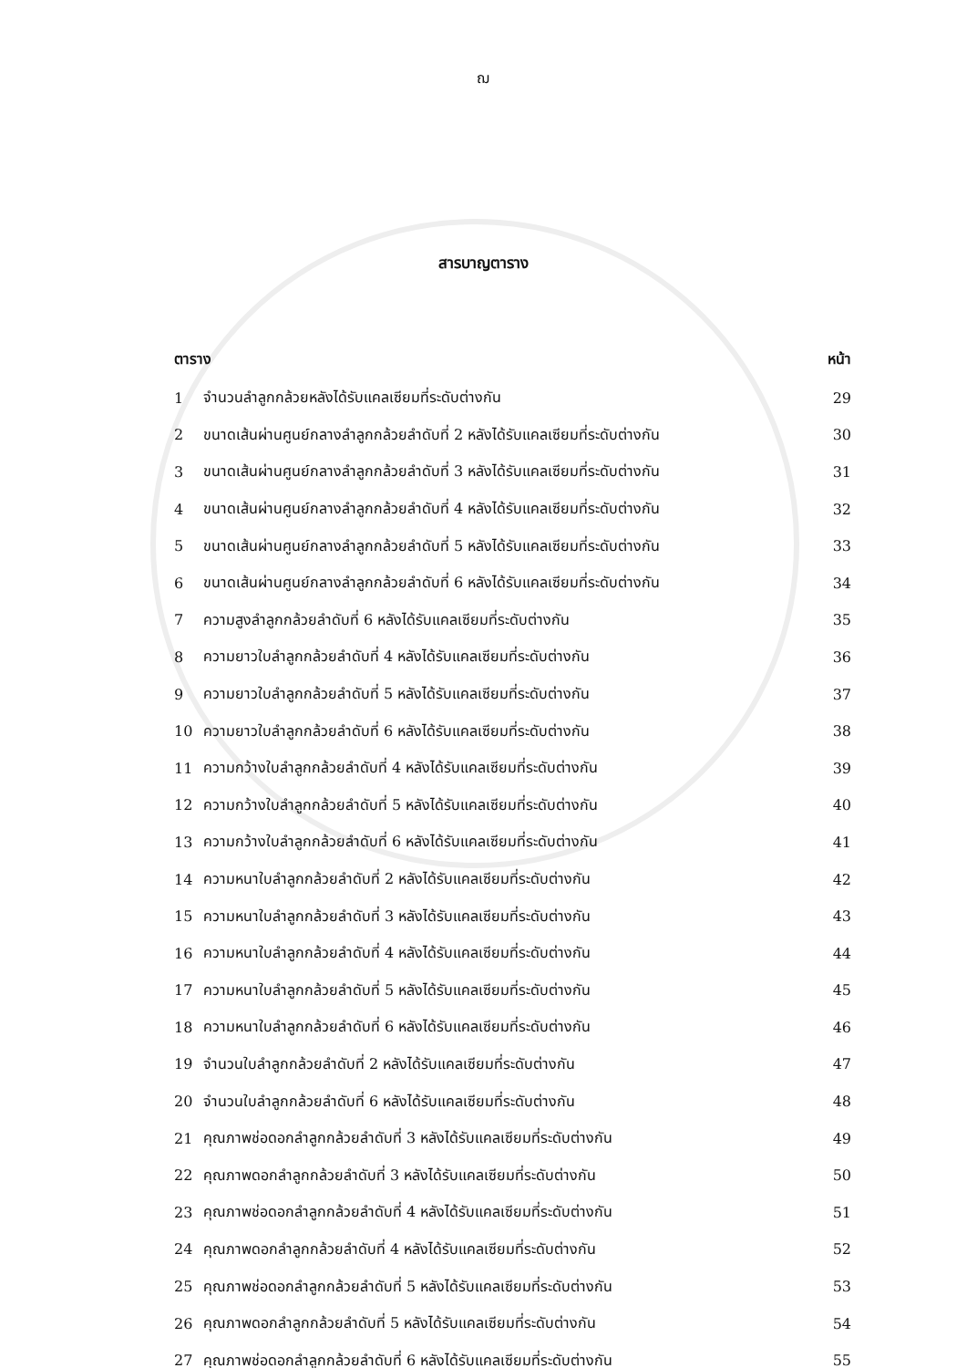ฌ
สารบาญตาราง
| ตาราง | | หน้า |
| --- | --- | --- |
| 1 | จำนวนลำลูกกล้วยหลังได้รับแคลเซียมที่ระดับต่างกัน | 29 |
| 2 | ขนาดเส้นผ่านศูนย์กลางลำลูกกล้วยลำดับที่ 2 หลังได้รับแคลเซียมที่ระดับต่างกัน | 30 |
| 3 | ขนาดเส้นผ่านศูนย์กลางลำลูกกล้วยลำดับที่ 3 หลังได้รับแคลเซียมที่ระดับต่างกัน | 31 |
| 4 | ขนาดเส้นผ่านศูนย์กลางลำลูกกล้วยลำดับที่ 4 หลังได้รับแคลเซียมที่ระดับต่างกัน | 32 |
| 5 | ขนาดเส้นผ่านศูนย์กลางลำลูกกล้วยลำดับที่ 5 หลังได้รับแคลเซียมที่ระดับต่างกัน | 33 |
| 6 | ขนาดเส้นผ่านศูนย์กลางลำลูกกล้วยลำดับที่ 6 หลังได้รับแคลเซียมที่ระดับต่างกัน | 34 |
| 7 | ความสูงลำลูกกล้วยลำดับที่ 6 หลังได้รับแคลเซียมที่ระดับต่างกัน | 35 |
| 8 | ความยาวใบลำลูกกล้วยลำดับที่ 4 หลังได้รับแคลเซียมที่ระดับต่างกัน | 36 |
| 9 | ความยาวใบลำลูกกล้วยลำดับที่ 5 หลังได้รับแคลเซียมที่ระดับต่างกัน | 37 |
| 10 | ความยาวใบลำลูกกล้วยลำดับที่ 6 หลังได้รับแคลเซียมที่ระดับต่างกัน | 38 |
| 11 | ความกว้างใบลำลูกกล้วยลำดับที่ 4 หลังได้รับแคลเซียมที่ระดับต่างกัน | 39 |
| 12 | ความกว้างใบลำลูกกล้วยลำดับที่ 5 หลังได้รับแคลเซียมที่ระดับต่างกัน | 40 |
| 13 | ความกว้างใบลำลูกกล้วยลำดับที่ 6 หลังได้รับแคลเซียมที่ระดับต่างกัน | 41 |
| 14 | ความหนาใบลำลูกกล้วยลำดับที่ 2 หลังได้รับแคลเซียมที่ระดับต่างกัน | 42 |
| 15 | ความหนาใบลำลูกกล้วยลำดับที่ 3 หลังได้รับแคลเซียมที่ระดับต่างกัน | 43 |
| 16 | ความหนาใบลำลูกกล้วยลำดับที่ 4 หลังได้รับแคลเซียมที่ระดับต่างกัน | 44 |
| 17 | ความหนาใบลำลูกกล้วยลำดับที่ 5 หลังได้รับแคลเซียมที่ระดับต่างกัน | 45 |
| 18 | ความหนาใบลำลูกกล้วยลำดับที่ 6 หลังได้รับแคลเซียมที่ระดับต่างกัน | 46 |
| 19 | จำนวนใบลำลูกกล้วยลำดับที่ 2 หลังได้รับแคลเซียมที่ระดับต่างกัน | 47 |
| 20 | จำนวนใบลำลูกกล้วยลำดับที่ 6 หลังได้รับแคลเซียมที่ระดับต่างกัน | 48 |
| 21 | คุณภาพช่อดอกลำลูกกล้วยลำดับที่ 3 หลังได้รับแคลเซียมที่ระดับต่างกัน | 49 |
| 22 | คุณภาพดอกลำลูกกล้วยลำดับที่ 3 หลังได้รับแคลเซียมที่ระดับต่างกัน | 50 |
| 23 | คุณภาพช่อดอกลำลูกกล้วยลำดับที่ 4 หลังได้รับแคลเซียมที่ระดับต่างกัน | 51 |
| 24 | คุณภาพดอกลำลูกกล้วยลำดับที่ 4 หลังได้รับแคลเซียมที่ระดับต่างกัน | 52 |
| 25 | คุณภาพช่อดอกลำลูกกล้วยลำดับที่ 5 หลังได้รับแคลเซียมที่ระดับต่างกัน | 53 |
| 26 | คุณภาพดอกลำลูกกล้วยลำดับที่ 5 หลังได้รับแคลเซียมที่ระดับต่างกัน | 54 |
| 27 | คุณภาพช่อดอกลำลูกกล้วยลำดับที่ 6 หลังได้รับแคลเซียมที่ระดับต่างกัน | 55 |